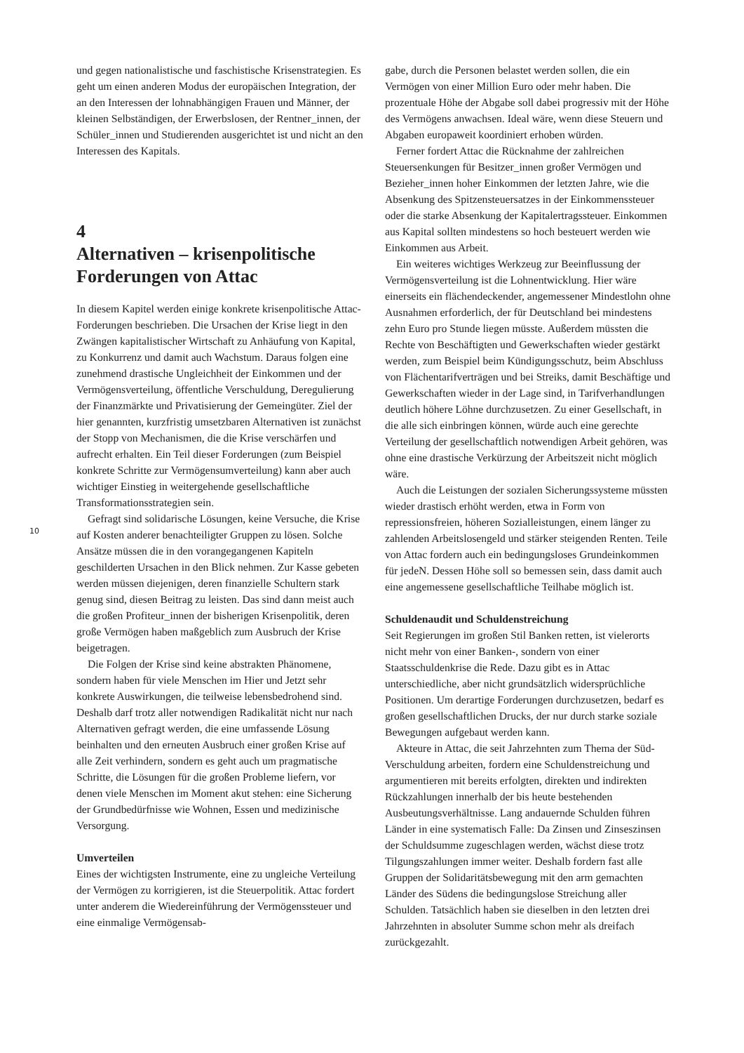und gegen nationalistische und faschistische Krisenstrategien. Es geht um einen anderen Modus der europäischen Integration, der an den Interessen der lohnabhängigen Frauen und Männer, der kleinen Selbständigen, der Erwerbslosen, der Rentner_innen, der Schüler_innen und Studierenden ausgerichtet ist und nicht an den Interessen des Kapitals.
4
Alternativen – krisenpolitische Forderungen von Attac
In diesem Kapitel werden einige konkrete krisenpolitische Attac-Forderungen beschrieben. Die Ursachen der Krise liegt in den Zwängen kapitalistischer Wirtschaft zu Anhäufung von Kapital, zu Konkurrenz und damit auch Wachstum. Daraus folgen eine zunehmend drastische Ungleichheit der Einkommen und der Vermögensverteilung, öffentliche Verschuldung, Deregulierung der Finanzmärkte und Privatisierung der Gemeingüter. Ziel der hier genannten, kurzfristig umsetzbaren Alternativen ist zunächst der Stopp von Mechanismen, die die Krise verschärfen und aufrecht erhalten. Ein Teil dieser Forderungen (zum Beispiel konkrete Schritte zur Vermögensumverteilung) kann aber auch wichtiger Einstieg in weitergehende gesellschaftliche Transformationsstrategien sein.
Gefragt sind solidarische Lösungen, keine Versuche, die Krise auf Kosten anderer benachteiligter Gruppen zu lösen. Solche Ansätze müssen die in den vorangegangenen Kapiteln geschilderten Ursachen in den Blick nehmen. Zur Kasse gebeten werden müssen diejenigen, deren finanzielle Schultern stark genug sind, diesen Beitrag zu leisten. Das sind dann meist auch die großen Profiteur_innen der bisherigen Krisenpolitik, deren große Vermögen haben maßgeblich zum Ausbruch der Krise beigetragen.
Die Folgen der Krise sind keine abstrakten Phänomene, sondern haben für viele Menschen im Hier und Jetzt sehr konkrete Auswirkungen, die teilweise lebensbedrohend sind. Deshalb darf trotz aller notwendigen Radikalität nicht nur nach Alternativen gefragt werden, die eine umfassende Lösung beinhalten und den erneuten Ausbruch einer großen Krise auf alle Zeit verhindern, sondern es geht auch um pragmatische Schritte, die Lösungen für die großen Probleme liefern, vor denen viele Menschen im Moment akut stehen: eine Sicherung der Grundbedürfnisse wie Wohnen, Essen und medizinische Versorgung.
Umverteilen
Eines der wichtigsten Instrumente, eine zu ungleiche Verteilung der Vermögen zu korrigieren, ist die Steuerpolitik. Attac fordert unter anderem die Wiedereinführung der Vermögenssteuer und eine einmalige Vermögensab-
gabe, durch die Personen belastet werden sollen, die ein Vermögen von einer Million Euro oder mehr haben. Die prozentuale Höhe der Abgabe soll dabei progressiv mit der Höhe des Vermögens anwachsen. Ideal wäre, wenn diese Steuern und Abgaben europaweit koordiniert erhoben würden.
Ferner fordert Attac die Rücknahme der zahlreichen Steuersenkungen für Besitzer_innen großer Vermögen und Bezieher_innen hoher Einkommen der letzten Jahre, wie die Absenkung des Spitzensteuersatzes in der Einkommenssteuer oder die starke Absenkung der Kapitalertragssteuer. Einkommen aus Kapital sollten mindestens so hoch besteuert werden wie Einkommen aus Arbeit.
Ein weiteres wichtiges Werkzeug zur Beeinflussung der Vermögensverteilung ist die Lohnentwicklung. Hier wäre einerseits ein flächendeckender, angemessener Mindestlohn ohne Ausnahmen erforderlich, der für Deutschland bei mindestens zehn Euro pro Stunde liegen müsste. Außerdem müssten die Rechte von Beschäftigten und Gewerkschaften wieder gestärkt werden, zum Beispiel beim Kündigungsschutz, beim Abschluss von Flächentarifverträgen und bei Streiks, damit Beschäftige und Gewerkschaften wieder in der Lage sind, in Tarifverhandlungen deutlich höhere Löhne durchzusetzen. Zu einer Gesellschaft, in die alle sich einbringen können, würde auch eine gerechte Verteilung der gesellschaftlich notwendigen Arbeit gehören, was ohne eine drastische Verkürzung der Arbeitszeit nicht möglich wäre.
Auch die Leistungen der sozialen Sicherungssysteme müssten wieder drastisch erhöht werden, etwa in Form von repressionsfreien, höheren Sozialleistungen, einem länger zu zahlenden Arbeitslosengeld und stärker steigenden Renten. Teile von Attac fordern auch ein bedingungsloses Grundeinkommen für jedeN. Dessen Höhe soll so bemessen sein, dass damit auch eine angemessene gesellschaftliche Teilhabe möglich ist.
Schuldenaudit und Schuldenstreichung
Seit Regierungen im großen Stil Banken retten, ist vielerorts nicht mehr von einer Banken-, sondern von einer Staatsschuldenkrise die Rede. Dazu gibt es in Attac unterschiedliche, aber nicht grundsätzlich widersprüchliche Positionen. Um derartige Forderungen durchzusetzen, bedarf es großen gesellschaftlichen Drucks, der nur durch starke soziale Bewegungen aufgebaut werden kann.
Akteure in Attac, die seit Jahrzehnten zum Thema der Süd-Verschuldung arbeiten, fordern eine Schuldenstreichung und argumentieren mit bereits erfolgten, direkten und indirekten Rückzahlungen innerhalb der bis heute bestehenden Ausbeutungsverhältnisse. Lang andauernde Schulden führen Länder in eine systematisch Falle: Da Zinsen und Zinseszinsen der Schuldsumme zugeschlagen werden, wächst diese trotz Tilgungszahlungen immer weiter. Deshalb fordern fast alle Gruppen der Solidaritätsbewegung mit den arm gemachten Länder des Südens die bedingungslose Streichung aller Schulden. Tatsächlich haben sie dieselben in den letzten drei Jahrzehnten in absoluter Summe schon mehr als dreifach zurückgezahlt.
10